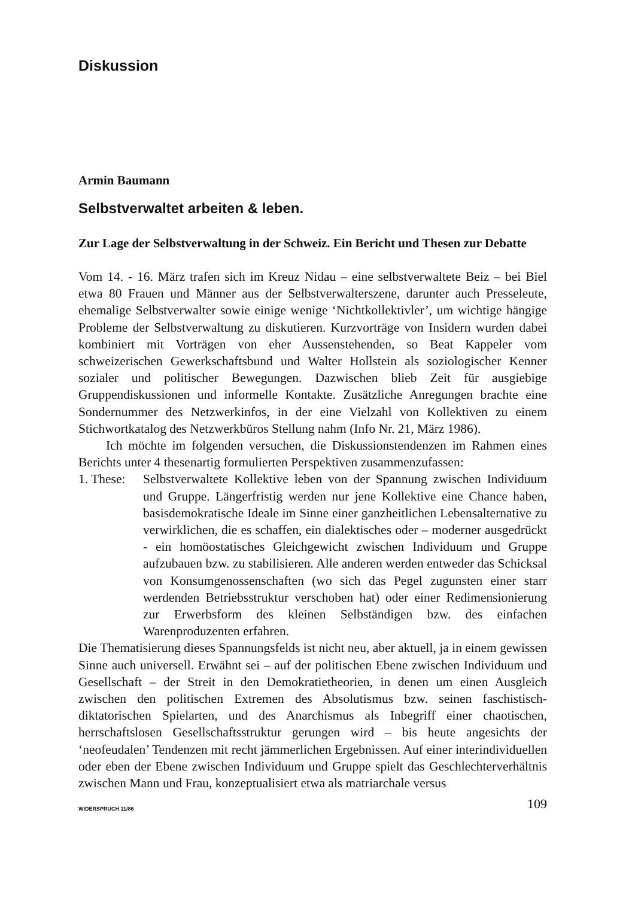Diskussion
Armin Baumann
Selbstverwaltet arbeiten & leben.
Zur Lage der Selbstverwaltung in der Schweiz. Ein Bericht und Thesen zur Debatte
Vom 14. - 16. März trafen sich im Kreuz Nidau – eine selbstverwaltete Beiz – bei Biel etwa 80 Frauen und Männer aus der Selbstverwalterszene, darunter auch Presseleute, ehemalige Selbstverwalter sowie einige wenige ‘Nichtkollektivler’, um wichtige hängige Probleme der Selbstverwaltung zu diskutieren. Kurzvorträge von Insidern wurden dabei kombiniert mit Vorträgen von eher Aussenstehenden, so Beat Kappeler vom schweizerischen Gewerkschaftsbund und Walter Hollstein als soziologischer Kenner sozialer und politischer Bewegungen. Dazwischen blieb Zeit für ausgiebige Gruppendiskussionen und informelle Kontakte. Zusätzliche Anregungen brachte eine Sondernummer des Netzwerkinfos, in der eine Vielzahl von Kollektiven zu einem Stichwortkatalog des Netzwerkbüros Stellung nahm (Info Nr. 21, März 1986).
Ich möchte im folgenden versuchen, die Diskussionstendenzen im Rahmen eines Berichts unter 4 thesenartig formulierten Perspektiven zusammenzufassen:
1. These:
Selbstverwaltete Kollektive leben von der Spannung zwischen Individuum und Gruppe. Längerfristig werden nur jene Kollektive eine Chance haben, basisdemokratische Ideale im Sinne einer ganzheitlichen Lebensalternative zu verwirklichen, die es schaffen, ein dialektisches oder – moderner ausgedrückt - ein homöostatisches Gleichgewicht zwischen Individuum und Gruppe aufzubauen bzw. zu stabilisieren. Alle anderen werden entweder das Schicksal von Konsumgenossenschaften (wo sich das Pegel zugunsten einer starr werdenden Betriebsstruktur verschoben hat) oder einer Redimensionierung zur Erwerbsform des kleinen Selbständigen bzw. des einfachen Warenproduzenten erfahren.
Die Thematisierung dieses Spannungsfelds ist nicht neu, aber aktuell, ja in einem gewissen Sinne auch universell. Erwähnt sei – auf der politischen Ebene zwischen Individuum und Gesellschaft – der Streit in den Demokratietheorien, in denen um einen Ausgleich zwischen den politischen Extremen des Absolutismus bzw. seinen faschistisch-diktatorischen Spielarten, und des Anarchismus als Inbegriff einer chaotischen, herrschaftslosen Gesellschaftsstruktur gerungen wird – bis heute angesichts der ‘neofeudalen’ Tendenzen mit recht jämmerlichen Ergebnissen. Auf einer interindividuellen oder eben der Ebene zwischen Individuum und Gruppe spielt das Geschlechterverhältnis zwischen Mann und Frau, konzeptualisiert etwa als matriarchale versus
WIDERSPRUCH 11/86 109